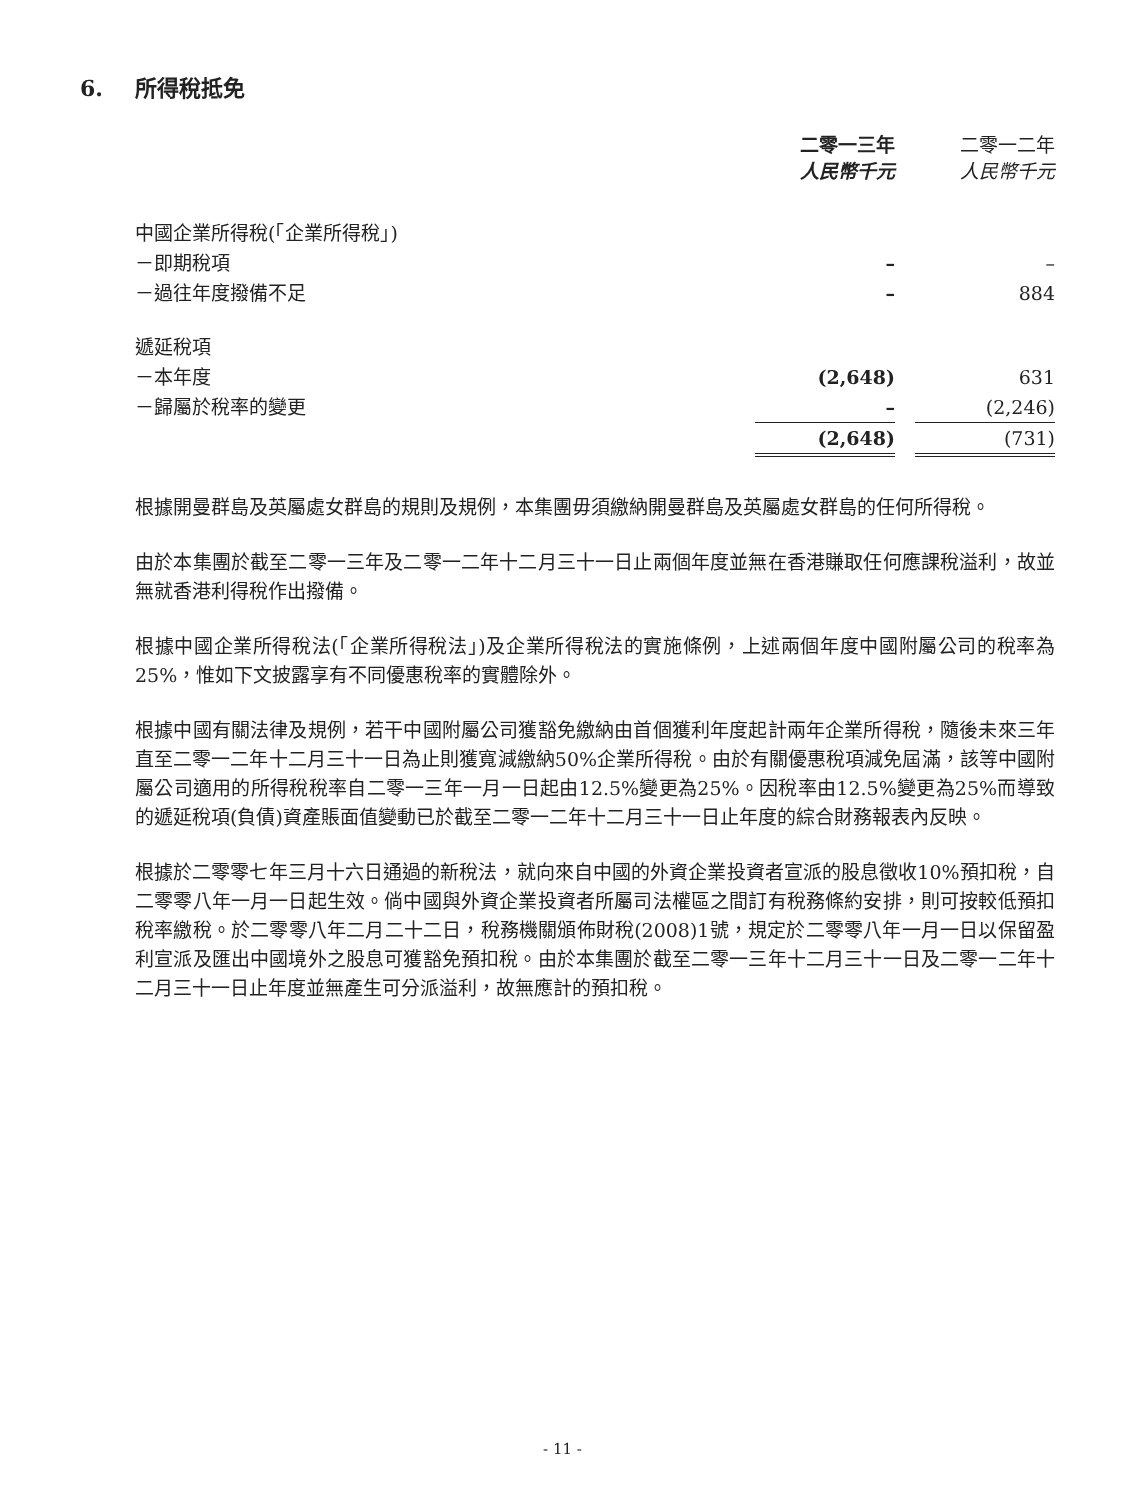6. 所得稅抵免
| | 二零一三年 人民幣千元 | | 二零一二年 人民幣千元 |
| 中國企業所得稅(「企業所得稅」) | | | |
| －即期稅項 | – | | – |
| －過往年度撥備不足 | – | | 884 |
| 遞延稅項 | | | |
| －本年度 | (2,648) | | 631 |
| －歸屬於稅率的變更 | – | | (2,246) |
| | (2,648) | | (731) |
根據開曼群島及英屬處女群島的規則及規例，本集團毋須繳納開曼群島及英屬處女群島的任何所得稅。
由於本集團於截至二零一三年及二零一二年十二月三十一日止兩個年度並無在香港賺取任何應課稅溢利，故並無就香港利得稅作出撥備。
根據中國企業所得稅法(「企業所得稅法」)及企業所得稅法的實施條例，上述兩個年度中國附屬公司的稅率為25%，惟如下文披露享有不同優惠稅率的實體除外。
根據中國有關法律及規例，若干中國附屬公司獲豁免繳納由首個獲利年度起計兩年企業所得稅，隨後未來三年直至二零一二年十二月三十一日為止則獲寬減繳納50%企業所得稅。由於有關優惠稅項減免屆滿，該等中國附屬公司適用的所得稅稅率自二零一三年一月一日起由12.5%變更為25%。因稅率由12.5%變更為25%而導致的遞延稅項(負債)資產賬面值變動已於截至二零一二年十二月三十一日止年度的綜合財務報表內反映。
根據於二零零七年三月十六日通過的新稅法，就向來自中國的外資企業投資者宣派的股息徵收10%預扣稅，自二零零八年一月一日起生效。倘中國與外資企業投資者所屬司法權區之間訂有稅務條約安排，則可按較低預扣稅率繳稅。於二零零八年二月二十二日，稅務機關頒佈財稅(2008)1號，規定於二零零八年一月一日以保留盈利宣派及匯出中國境外之股息可獲豁免預扣稅。由於本集團於截至二零一三年十二月三十一日及二零一二年十二月三十一日止年度並無產生可分派溢利，故無應計的預扣稅。
- 11 -